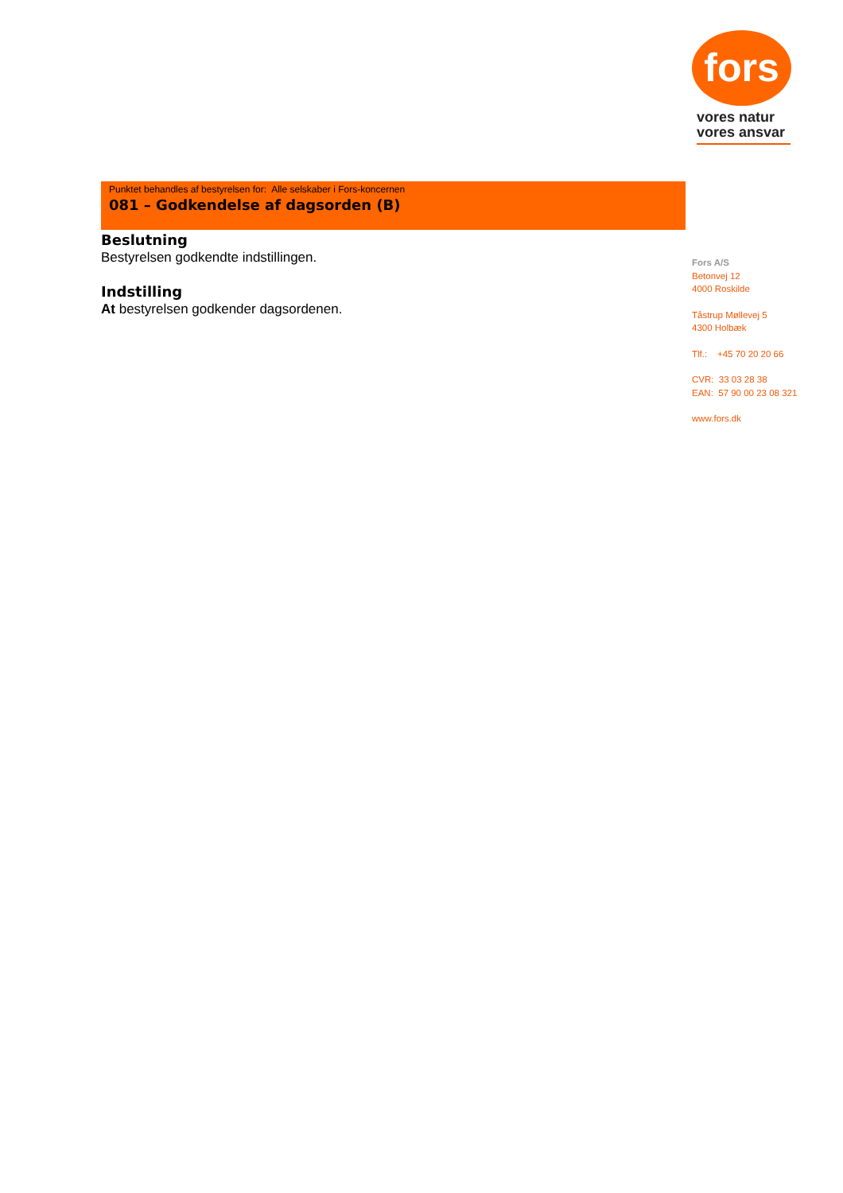Punktet behandles af bestyrelsen for: Alle selskaber i Fors-koncernen
081 – Godkendelse af dagsorden (B)
Beslutning
Bestyrelsen godkendte indstillingen.
Indstilling
At bestyrelsen godkender dagsordenen.
fors
vores natur vores ansvar
Fors A/S
Betonvej 12
4000 Roskilde
Tåstrup Møllevej 5
4300 Holbæk
Tlf.: +45 70 20 20 66
CVR: 33 03 28 38
EAN: 57 90 00 23 08 321
www.fors.dk